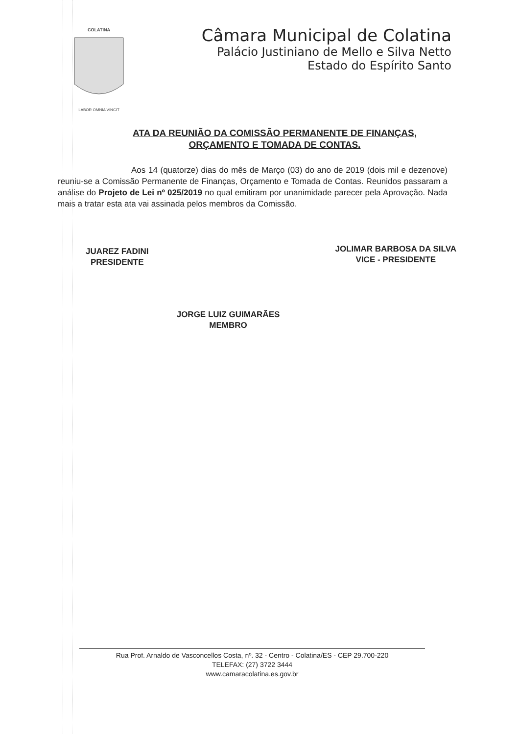COLATINA
LABOR OMNIA VINCIT
Câmara Municipal de Colatina
Palácio Justiniano de Mello e Silva Netto
Estado do Espírito Santo
ATA DA REUNIÃO DA COMISSÃO PERMANENTE DE FINANÇAS,
ORÇAMENTO E TOMADA DE CONTAS.
Aos 14 (quatorze) dias do mês de Março (03) do ano de 2019 (dois mil e dezenove) reuniu-se a Comissão Permanente de Finanças, Orçamento e Tomada de Contas. Reunidos passaram a análise do Projeto de Lei nº 025/2019 no qual emitiram por unanimidade parecer pela Aprovação. Nada mais a tratar esta ata vai assinada pelos membros da Comissão.
JUAREZ FADINI
PRESIDENTE
JOLIMAR BARBOSA DA SILVA
VICE - PRESIDENTE
JORGE LUIZ GUIMARÃES
MEMBRO
Rua Prof. Arnaldo de Vasconcellos Costa, nº. 32 - Centro - Colatina/ES - CEP 29.700-220
TELEFAX: (27) 3722 3444
www.camaracolatina.es.gov.br